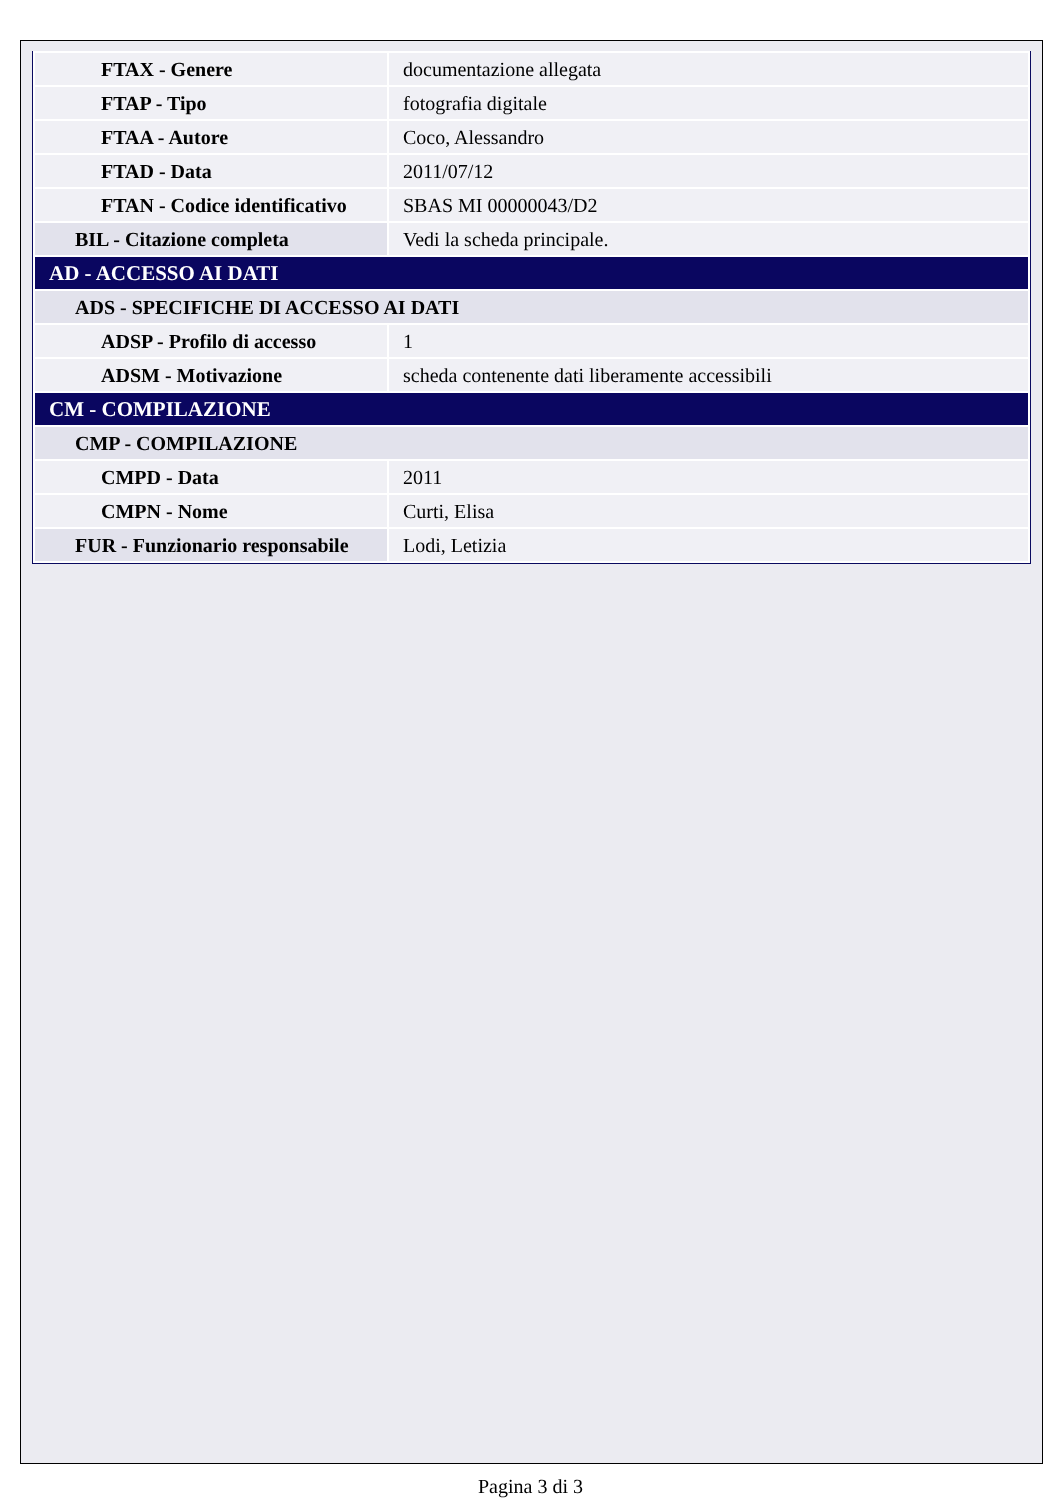| FTAX - Genere | documentazione allegata |
| FTAP - Tipo | fotografia digitale |
| FTAA - Autore | Coco, Alessandro |
| FTAD - Data | 2011/07/12 |
| FTAN - Codice identificativo | SBAS MI 00000043/D2 |
| BIL - Citazione completa | Vedi la scheda principale. |
| AD - ACCESSO AI DATI | |
| ADS - SPECIFICHE DI ACCESSO AI DATI | |
| ADSP - Profilo di accesso | 1 |
| ADSM - Motivazione | scheda contenente dati liberamente accessibili |
| CM - COMPILAZIONE | |
| CMP - COMPILAZIONE | |
| CMPD - Data | 2011 |
| CMPN - Nome | Curti, Elisa |
| FUR - Funzionario responsabile | Lodi, Letizia |
Pagina 3 di 3